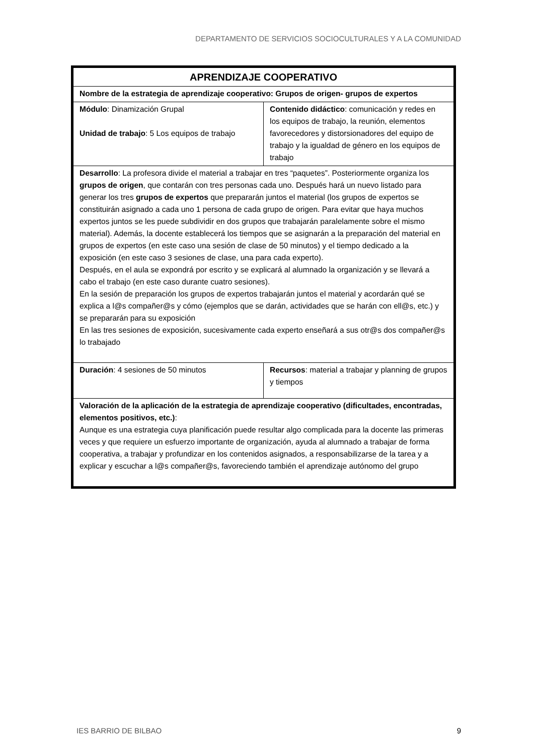DEPARTAMENTO DE SERVICIOS SOCIOCULTURALES Y A LA COMUNIDAD
| APRENDIZAJE COOPERATIVO | |
| Nombre de la estrategia de aprendizaje cooperativo: Grupos de origen- grupos de expertos | |
| Módulo : Dinamización Grupal Unidad de trabajo : 5 Los equipos de trabajo | Contenido didáctico : comunicación y redes en los equipos de trabajo, la reunión, elementos favorecedores y distorsionadores del equipo de trabajo y la igualdad de género en los equipos de trabajo |
| Desarrollo : La profesora divide el material a trabajar en tres “paquetes”. Posteriormente organiza los grupos de origen , que contarán con tres personas cada uno. Después hará un nuevo listado para generar los tres grupos de expertos que prepararán juntos el material (los grupos de expertos se constituirán asignado a cada uno 1 persona de cada grupo de origen. Para evitar que haya muchos expertos juntos se les puede subdividir en dos grupos que trabajarán paralelamente sobre el mismo material). Además, la docente establecerá los tiempos que se asignarán a la preparación del material en grupos de expertos (en este caso una sesión de clase de 50 minutos) y el tiempo dedicado a la exposición (en este caso 3 sesiones de clase, una para cada experto). Después, en el aula se expondrá por escrito y se explicará al alumnado la organización y se llevará a cabo el trabajo (en este caso durante cuatro sesiones). En la sesión de preparación los grupos de expertos trabajarán juntos el material y acordarán qué se explica a l@s compañer@s y cómo (ejemplos que se darán, actividades que se harán con ell@s, etc.) y se prepararán para su exposición En las tres sesiones de exposición, sucesivamente cada experto enseñará a sus otr@s dos compañer@s lo trabajado | |
| Duración : 4 sesiones de 50 minutos | Recursos : material a trabajar y planning de grupos y tiempos |
| Valoración de la aplicación de la estrategia de aprendizaje cooperativo (dificultades, encontradas, elementos positivos, etc.) : Aunque es una estrategia cuya planificación puede resultar algo complicada para la docente las primeras veces y que requiere un esfuerzo importante de organización, ayuda al alumnado a trabajar de forma cooperativa, a trabajar y profundizar en los contenidos asignados, a responsabilizarse de la tarea y a explicar y escuchar a l@s compañer@s, favoreciendo también el aprendizaje autónomo del grupo | |
IES BARRIO DE BILBAO 9